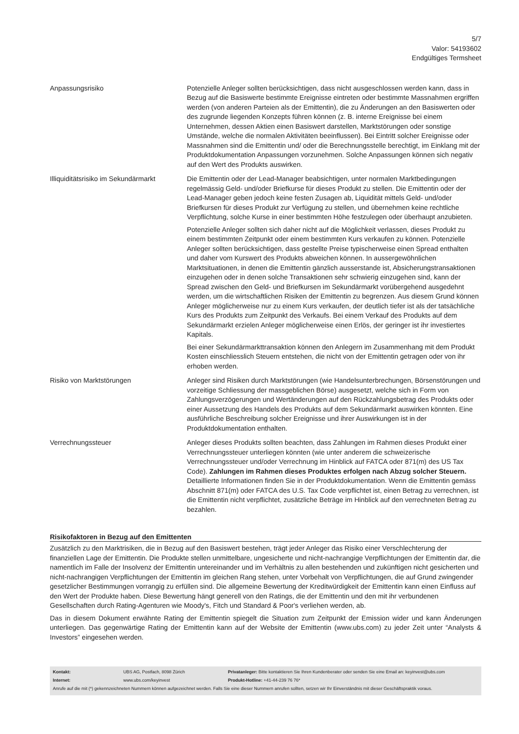5/7
Valor: 54193602
Endgültiges Termsheet
| Anpassungsrisiko | Potenzielle Anleger sollten berücksichtigen, dass nicht ausgeschlossen werden kann, dass in Bezug auf die Basiswerte bestimmte Ereignisse eintreten oder bestimmte Massnahmen ergriffen werden (von anderen Parteien als der Emittentin), die zu Änderungen an den Basiswerten oder des zugrunde liegenden Konzepts führen können (z. B. interne Ereignisse bei einem Unternehmen, dessen Aktien einen Basiswert darstellen, Marktstörungen oder sonstige Umstände, welche die normalen Aktivitäten beeinflussen). Bei Eintritt solcher Ereignisse oder Massnahmen sind die Emittentin und/ oder die Berechnungsstelle berechtigt, im Einklang mit der Produktdokumentation Anpassungen vorzunehmen. Solche Anpassungen können sich negativ auf den Wert des Produkts auswirken. |
| Illiquiditätsrisiko im Sekundärmarkt | Die Emittentin oder der Lead-Manager beabsichtigen, unter normalen Marktbedingungen regelmässig Geld- und/oder Briefkurse für dieses Produkt zu stellen. Die Emittentin oder der Lead-Manager geben jedoch keine festen Zusagen ab, Liquidität mittels Geld- und/oder Briefkursen für dieses Produkt zur Verfügung zu stellen, und übernehmen keine rechtliche Verpflichtung, solche Kurse in einer bestimmten Höhe festzulegen oder überhaupt anzubieten. Potenzielle Anleger sollten sich daher nicht auf die Möglichkeit verlassen, dieses Produkt zu einem bestimmten Zeitpunkt oder einem bestimmten Kurs verkaufen zu können. Potenzielle Anleger sollten berücksichtigen, dass gestellte Preise typischerweise einen Spread enthalten und daher vom Kurswert des Produkts abweichen können. In aussergewöhnlichen Marktsituationen, in denen die Emittentin gänzlich ausserstande ist, Absicherungstransaktionen einzugehen oder in denen solche Transaktionen sehr schwierig einzugehen sind, kann der Spread zwischen den Geld- und Briefkursen im Sekundärmarkt vorübergehend ausgedehnt werden, um die wirtschaftlichen Risiken der Emittentin zu begrenzen. Aus diesem Grund können Anleger möglicherweise nur zu einem Kurs verkaufen, der deutlich tiefer ist als der tatsächliche Kurs des Produkts zum Zeitpunkt des Verkaufs. Bei einem Verkauf des Produkts auf dem Sekundärmarkt erzielen Anleger möglicherweise einen Erlös, der geringer ist ihr investiertes Kapitals. Bei einer Sekundärmarkttransaktion können den Anlegern im Zusammenhang mit dem Produkt Kosten einschliesslich Steuern entstehen, die nicht von der Emittentin getragen oder von ihr erhoben werden. |
| Risiko von Marktstörungen | Anleger sind Risiken durch Marktstörungen (wie Handelsunterbrechungen, Börsenstörungen und vorzeitige Schliessung der massgeblichen Börse) ausgesetzt, welche sich in Form von Zahlungsverzögerungen und Wertänderungen auf den Rückzahlungsbetrag des Produkts oder einer Aussetzung des Handels des Produkts auf dem Sekundärmarkt auswirken könnten. Eine ausführliche Beschreibung solcher Ereignisse und ihrer Auswirkungen ist in der Produktdokumentation enthalten. |
| Verrechnungssteuer | Anleger dieses Produkts sollten beachten, dass Zahlungen im Rahmen dieses Produkt einer Verrechnungssteuer unterliegen könnten (wie unter anderem die schweizerische Verrechnungssteuer und/oder Verrechnung im Hinblick auf FATCA oder 871(m) des US Tax Code). Zahlungen im Rahmen dieses Produktes erfolgen nach Abzug solcher Steuern. Detaillierte Informationen finden Sie in der Produktdokumentation. Wenn die Emittentin gemäss Abschnitt 871(m) oder FATCA des U.S. Tax Code verpflichtet ist, einen Betrag zu verrechnen, ist die Emittentin nicht verpflichtet, zusätzliche Beträge im Hinblick auf den verrechneten Betrag zu bezahlen. |
Risikofaktoren in Bezug auf den Emittenten
Zusätzlich zu den Marktrisiken, die in Bezug auf den Basiswert bestehen, trägt jeder Anleger das Risiko einer Verschlechterung der finanziellen Lage der Emittentin. Die Produkte stellen unmittelbare, ungesicherte und nicht-nachrangige Verpflichtungen der Emittentin dar, die namentlich im Falle der Insolvenz der Emittentin untereinander und im Verhältnis zu allen bestehenden und zukünftigen nicht gesicherten und nicht-nachrangigen Verpflichtungen der Emittentin im gleichen Rang stehen, unter Vorbehalt von Verpflichtungen, die auf Grund zwingender gesetzlicher Bestimmungen vorrangig zu erfüllen sind. Die allgemeine Bewertung der Kreditwürdigkeit der Emittentin kann einen Einfluss auf den Wert der Produkte haben. Diese Bewertung hängt generell von den Ratings, die der Emittentin und den mit ihr verbundenen Gesellschaften durch Rating-Agenturen wie Moody's, Fitch und Standard & Poor's verliehen werden, ab.
Das in diesem Dokument erwähnte Rating der Emittentin spiegelt die Situation zum Zeitpunkt der Emission wider und kann Änderungen unterliegen. Das gegenwärtige Rating der Emittentin kann auf der Website der Emittentin (www.ubs.com) zu jeder Zeit unter “Analysts & Investors” eingesehen werden.
| Kontakt: | UBS AG, Postfach, 8098 Zürich | Privatanleger: Bitte kontaktieren Sie Ihren Kundenberater oder senden Sie eine Email an: keyinvest@ubs.com |
| Internet: | www.ubs.com/keyinvest | Produkt-Hotline: +41-44-239 76 76* |
| Anrufe auf die mit (*) gekennzeichneten Nummern können aufgezeichnet werden. Falls Sie eine dieser Nummern anrufen sollten, setzen wir Ihr Einverständnis mit dieser Geschäftspraktik voraus. | | |